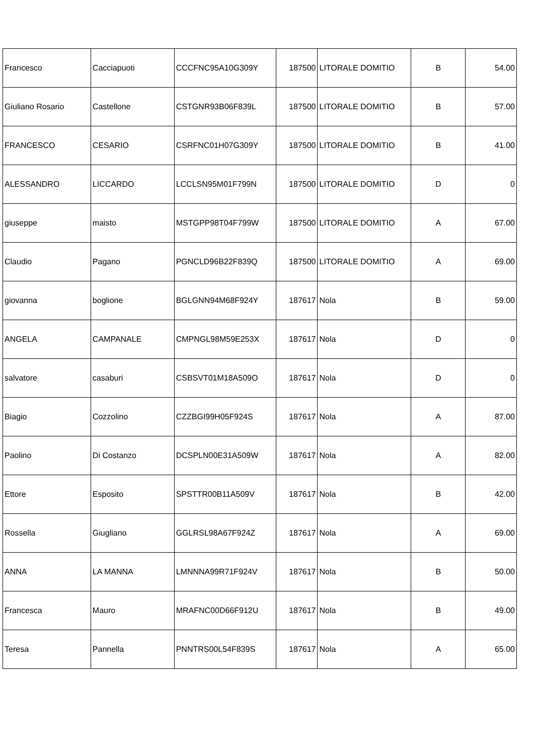| Francesco | Cacciapuoti | CCCFNC95A10G309Y | 187500 | LITORALE DOMITIO | B | 54.00 |
| Giuliano Rosario | Castellone | CSTGNR93B06F839L | 187500 | LITORALE DOMITIO | B | 57.00 |
| FRANCESCO | CESARIO | CSRFNC01H07G309Y | 187500 | LITORALE DOMITIO | B | 41.00 |
| ALESSANDRO | LICCARDO | LCCLSN95M01F799N | 187500 | LITORALE DOMITIO | D | 0 |
| giuseppe | maisto | MSTGPP98T04F799W | 187500 | LITORALE DOMITIO | A | 67.00 |
| Claudio | Pagano | PGNCLD96B22F839Q | 187500 | LITORALE DOMITIO | A | 69.00 |
| giovanna | boglione | BGLGNN94M68F924Y | 187617 | Nola | B | 59.00 |
| ANGELA | CAMPANALE | CMPNGL98M59E253X | 187617 | Nola | D | 0 |
| salvatore | casaburi | CSBSVT01M18A509O | 187617 | Nola | D | 0 |
| Biagio | Cozzolino | CZZBGI99H05F924S | 187617 | Nola | A | 87.00 |
| Paolino | Di Costanzo | DCSPLN00E31A509W | 187617 | Nola | A | 82.00 |
| Ettore | Esposito | SPSTTR00B11A509V | 187617 | Nola | B | 42.00 |
| Rossella | Giugliano | GGLRSL98A67F924Z | 187617 | Nola | A | 69.00 |
| ANNA | LA MANNA | LMNNNA99R71F924V | 187617 | Nola | B | 50.00 |
| Francesca | Mauro | MRAFNC00D66F912U | 187617 | Nola | B | 49.00 |
| Teresa | Pannella | PNNTRS00L54F839S | 187617 | Nola | A | 65.00 |